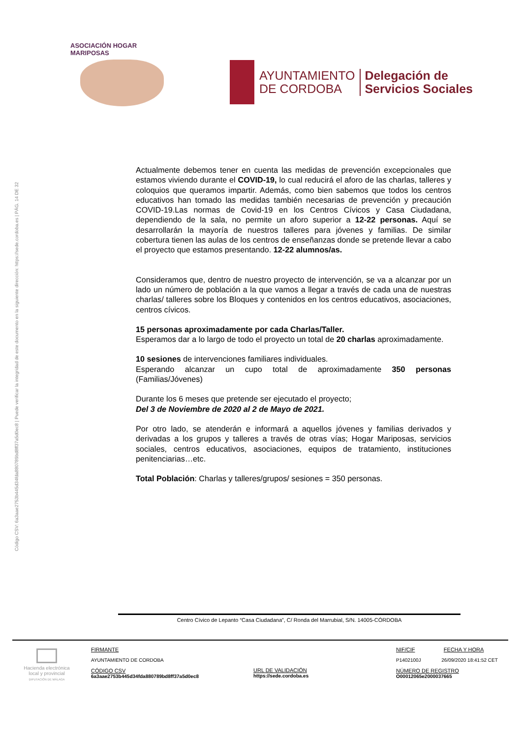Código CSV: 6a3aae2753b445d34fda880789bd8ff37a5d0ec8 | Puede verificar la integridad de este documento en la siguiente dirección: https://sede.cordoba.es | PÁG. 14 DE 32
ASOCIACIÓN HOGAR MARIPOSAS
AYUNTAMIENTO
DE CORDOBA
Delegación de
Servicios Sociales
Actualmente debemos tener en cuenta las medidas de prevención excepcionales que estamos viviendo durante el COVID-19, lo cual reducirá el aforo de las charlas, talleres y coloquios que queramos impartir. Además, como bien sabemos que todos los centros educativos han tomado las medidas también necesarias de prevención y precaución COVID-19.Las normas de Covid-19 en los Centros Cívicos y Casa Ciudadana, dependiendo de la sala, no permite un aforo superior a 12-22 personas. Aquí se desarrollarán la mayoría de nuestros talleres para jóvenes y familias. De similar cobertura tienen las aulas de los centros de enseñanzas donde se pretende llevar a cabo el proyecto que estamos presentando. 12-22 alumnos/as.
Consideramos que, dentro de nuestro proyecto de intervención, se va a alcanzar por un lado un número de población a la que vamos a llegar a través de cada una de nuestras charlas/ talleres sobre los Bloques y contenidos en los centros educativos, asociaciones, centros cívicos.
15 personas aproximadamente por cada Charlas/Taller.
Esperamos dar a lo largo de todo el proyecto un total de 20 charlas aproximadamente.
10 sesiones de intervenciones familiares individuales.
Esperando alcanzar un cupo total de aproximadamente 350 personas (Familias/Jóvenes)
Durante los 6 meses que pretende ser ejecutado el proyecto;
Del 3 de Noviembre de 2020 al 2 de Mayo de 2021.
Por otro lado, se atenderán e informará a aquellos jóvenes y familias derivados y derivadas a los grupos y talleres a través de otras vías; Hogar Mariposas, servicios sociales, centros educativos, asociaciones, equipos de tratamiento, instituciones penitenciarias…etc.
Total Población: Charlas y talleres/grupos/ sesiones = 350 personas.
Centro Cívico de Lepanto “Casa Ciudadana”, C/ Ronda del Marrubial, S/N. 14005-CÓRDOBA
Hacienda electrónica
local y provincial
DIPUTACIÓN DE MÁLAGA
FIRMANTE
AYUNTAMIENTO DE CORDOBA
CÓDIGO CSV
6a3aae2753b445d34fda880789bd8ff37a5d0ec8
URL DE VALIDACIÓN
https://sede.cordoba.es
NIF/CIF FECHA Y HORA
P1402100J 26/09/2020 18:41:52 CET
NÚMERO DE REGISTRO
O00012065e2000037665